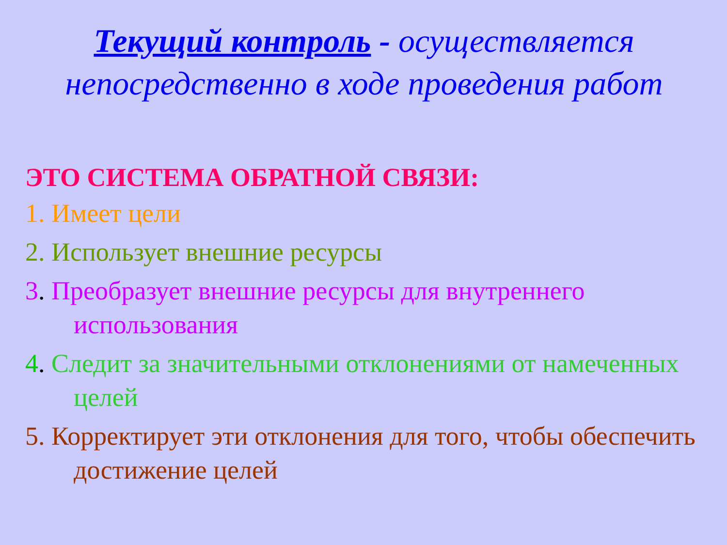Текущий контроль - осуществляется непосредственно в ходе проведения работ
ЭТО СИСТЕМА ОБРАТНОЙ СВЯЗИ:
1. Имеет цели
2. Использует внешние ресурсы
3. Преобразует внешние ресурсы для внутреннего использования
4. Следит за значительными отклонениями от намеченных целей
5. Корректирует эти отклонения для того, чтобы обеспечить достижение целей